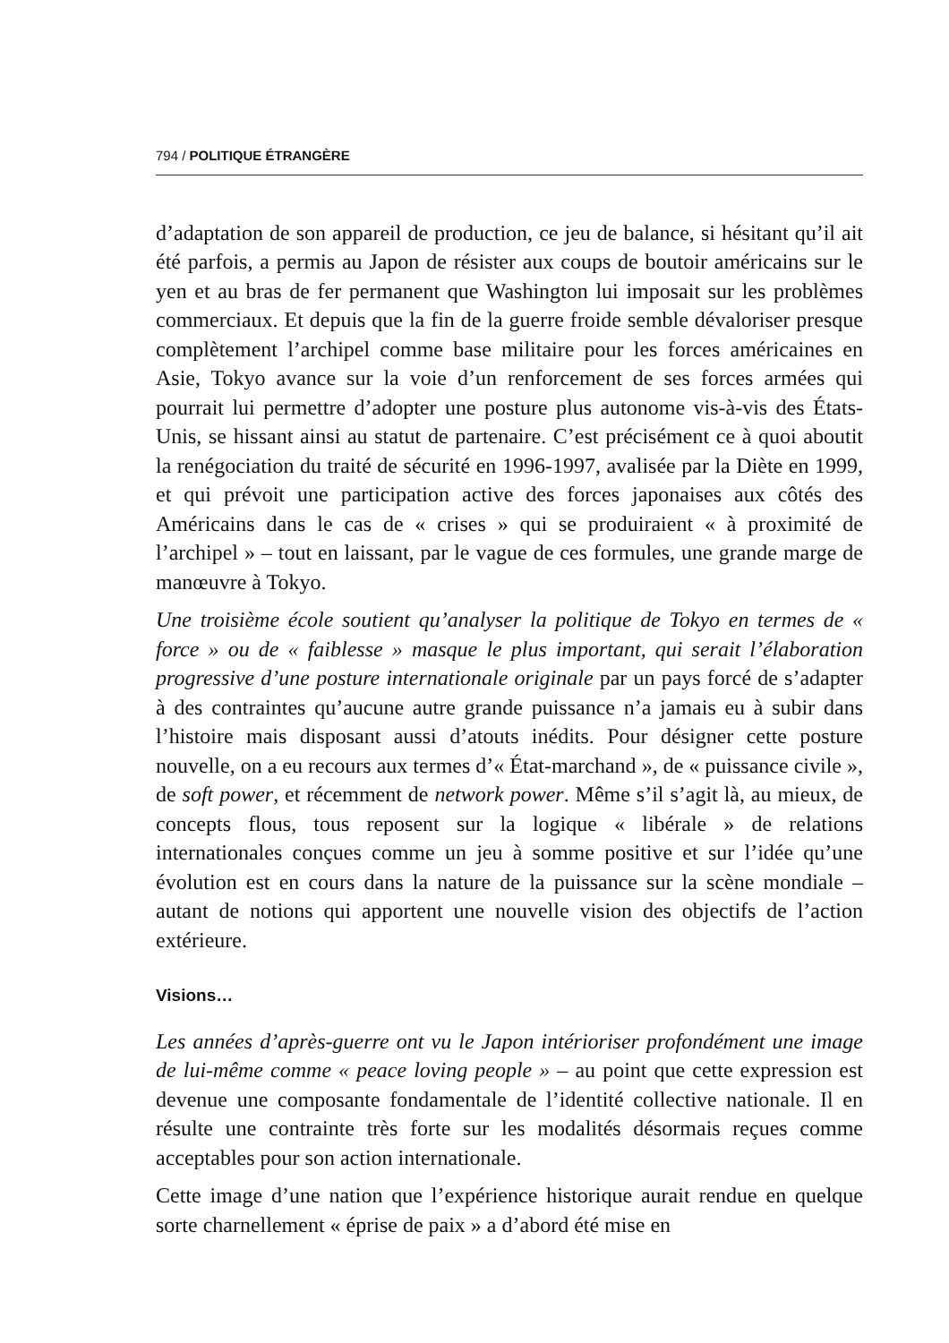794 / POLITIQUE ÉTRANGÈRE
d’adaptation de son appareil de production, ce jeu de balance, si hésitant qu’il ait été parfois, a permis au Japon de résister aux coups de boutoir américains sur le yen et au bras de fer permanent que Washington lui imposait sur les problèmes commerciaux. Et depuis que la fin de la guerre froide semble dévaloriser presque complètement l’archipel comme base militaire pour les forces américaines en Asie, Tokyo avance sur la voie d’un renforcement de ses forces armées qui pourrait lui permettre d’adopter une posture plus autonome vis-à-vis des États-Unis, se hissant ainsi au statut de partenaire. C’est précisément ce à quoi aboutit la renégociation du traité de sécurité en 1996-1997, avalisée par la Diète en 1999, et qui prévoit une participation active des forces japonaises aux côtés des Américains dans le cas de « crises » qui se produiraient « à proximité de l’archipel » – tout en laissant, par le vague de ces formules, une grande marge de manœuvre à Tokyo.
Une troisième école soutient qu’analyser la politique de Tokyo en termes de « force » ou de « faiblesse » masque le plus important, qui serait l’élaboration progressive d’une posture internationale originale par un pays forcé de s’adapter à des contraintes qu’aucune autre grande puissance n’a jamais eu à subir dans l’histoire mais disposant aussi d’atouts inédits. Pour désigner cette posture nouvelle, on a eu recours aux termes d’« État-marchand », de « puissance civile », de soft power, et récemment de network power. Même s’il s’agit là, au mieux, de concepts flous, tous reposent sur la logique « libérale » de relations internationales conçues comme un jeu à somme positive et sur l’idée qu’une évolution est en cours dans la nature de la puissance sur la scène mondiale – autant de notions qui apportent une nouvelle vision des objectifs de l’action extérieure.
Visions…
Les années d’après-guerre ont vu le Japon intérioriser profondément une image de lui-même comme « peace loving people » – au point que cette expression est devenue une composante fondamentale de l’identité collective nationale. Il en résulte une contrainte très forte sur les modalités désormais reçues comme acceptables pour son action internationale.
Cette image d’une nation que l’expérience historique aurait rendue en quelque sorte charnellement « éprise de paix » a d’abord été mise en